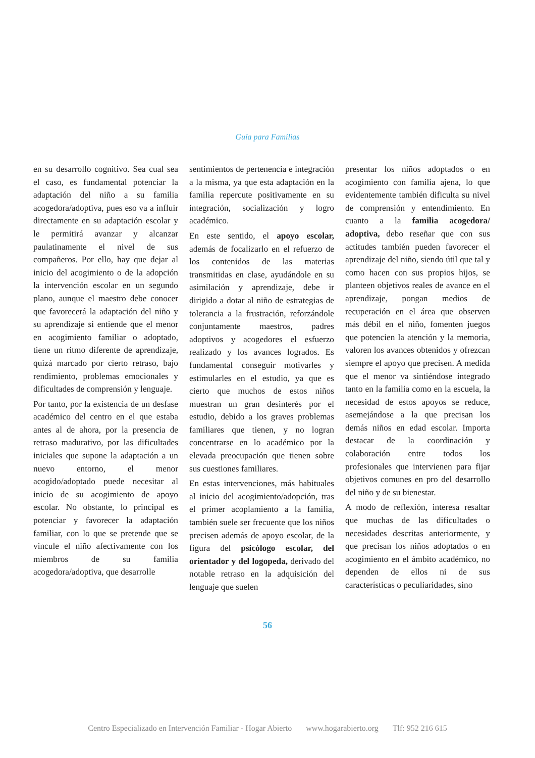Guía para Familias
en su desarrollo cognitivo. Sea cual sea el caso, es fundamental potenciar la adaptación del niño a su familia acogedora/adoptiva, pues eso va a influir directamente en su adaptación escolar y le permitirá avanzar y alcanzar paulatinamente el nivel de sus compañeros. Por ello, hay que dejar al inicio del acogimiento o de la adopción la intervención escolar en un segundo plano, aunque el maestro debe conocer que favorecerá la adaptación del niño y su aprendizaje si entiende que el menor en acogimiento familiar o adoptado, tiene un ritmo diferente de aprendizaje, quizá marcado por cierto retraso, bajo rendimiento, problemas emocionales y dificultades de comprensión y lenguaje.
Por tanto, por la existencia de un desfase académico del centro en el que estaba antes al de ahora, por la presencia de retraso madurativo, por las dificultades iniciales que supone la adaptación a un nuevo entorno, el menor acogido/adoptado puede necesitar al inicio de su acogimiento de apoyo escolar. No obstante, lo principal es potenciar y favorecer la adaptación familiar, con lo que se pretende que se vincule el niño afectivamente con los miembros de su familia acogedora/adoptiva, que desarrolle
sentimientos de pertenencia e integración a la misma, ya que esta adaptación en la familia repercute positivamente en su integración, socialización y logro académico.
En este sentido, el apoyo escolar, además de focalizarlo en el refuerzo de los contenidos de las materias transmitidas en clase, ayudándole en su asimilación y aprendizaje, debe ir dirigido a dotar al niño de estrategias de tolerancia a la frustración, reforzándole conjuntamente maestros, padres adoptivos y acogedores el esfuerzo realizado y los avances logrados. Es fundamental conseguir motivarles y estimularles en el estudio, ya que es cierto que muchos de estos niños muestran un gran desinterés por el estudio, debido a los graves problemas familiares que tienen, y no logran concentrarse en lo académico por la elevada preocupación que tienen sobre sus cuestiones familiares.
En estas intervenciones, más habituales al inicio del acogimiento/adopción, tras el primer acoplamiento a la familia, también suele ser frecuente que los niños precisen además de apoyo escolar, de la figura del psicólogo escolar, del orientador y del logopeda, derivado del notable retraso en la adquisición del lenguaje que suelen
presentar los niños adoptados o en acogimiento con familia ajena, lo que evidentemente también dificulta su nivel de comprensión y entendimiento. En cuanto a la familia acogedora/ adoptiva, debo reseñar que con sus actitudes también pueden favorecer el aprendizaje del niño, siendo útil que tal y como hacen con sus propios hijos, se planteen objetivos reales de avance en el aprendizaje, pongan medios de recuperación en el área que observen más débil en el niño, fomenten juegos que potencien la atención y la memoria, valoren los avances obtenidos y ofrezcan siempre el apoyo que precisen. A medida que el menor va sintiéndose integrado tanto en la familia como en la escuela, la necesidad de estos apoyos se reduce, asemejándose a la que precisan los demás niños en edad escolar. Importa destacar de la coordinación y colaboración entre todos los profesionales que intervienen para fijar objetivos comunes en pro del desarrollo del niño y de su bienestar.
A modo de reflexión, interesa resaltar que muchas de las dificultades o necesidades descritas anteriormente, y que precisan los niños adoptados o en acogimiento en el ámbito académico, no dependen de ellos ni de sus características o peculiaridades, sino
56
Centro Especializado en Intervención Familiar - Hogar Abierto www.hogarabierto.org Tlf: 952 216 615